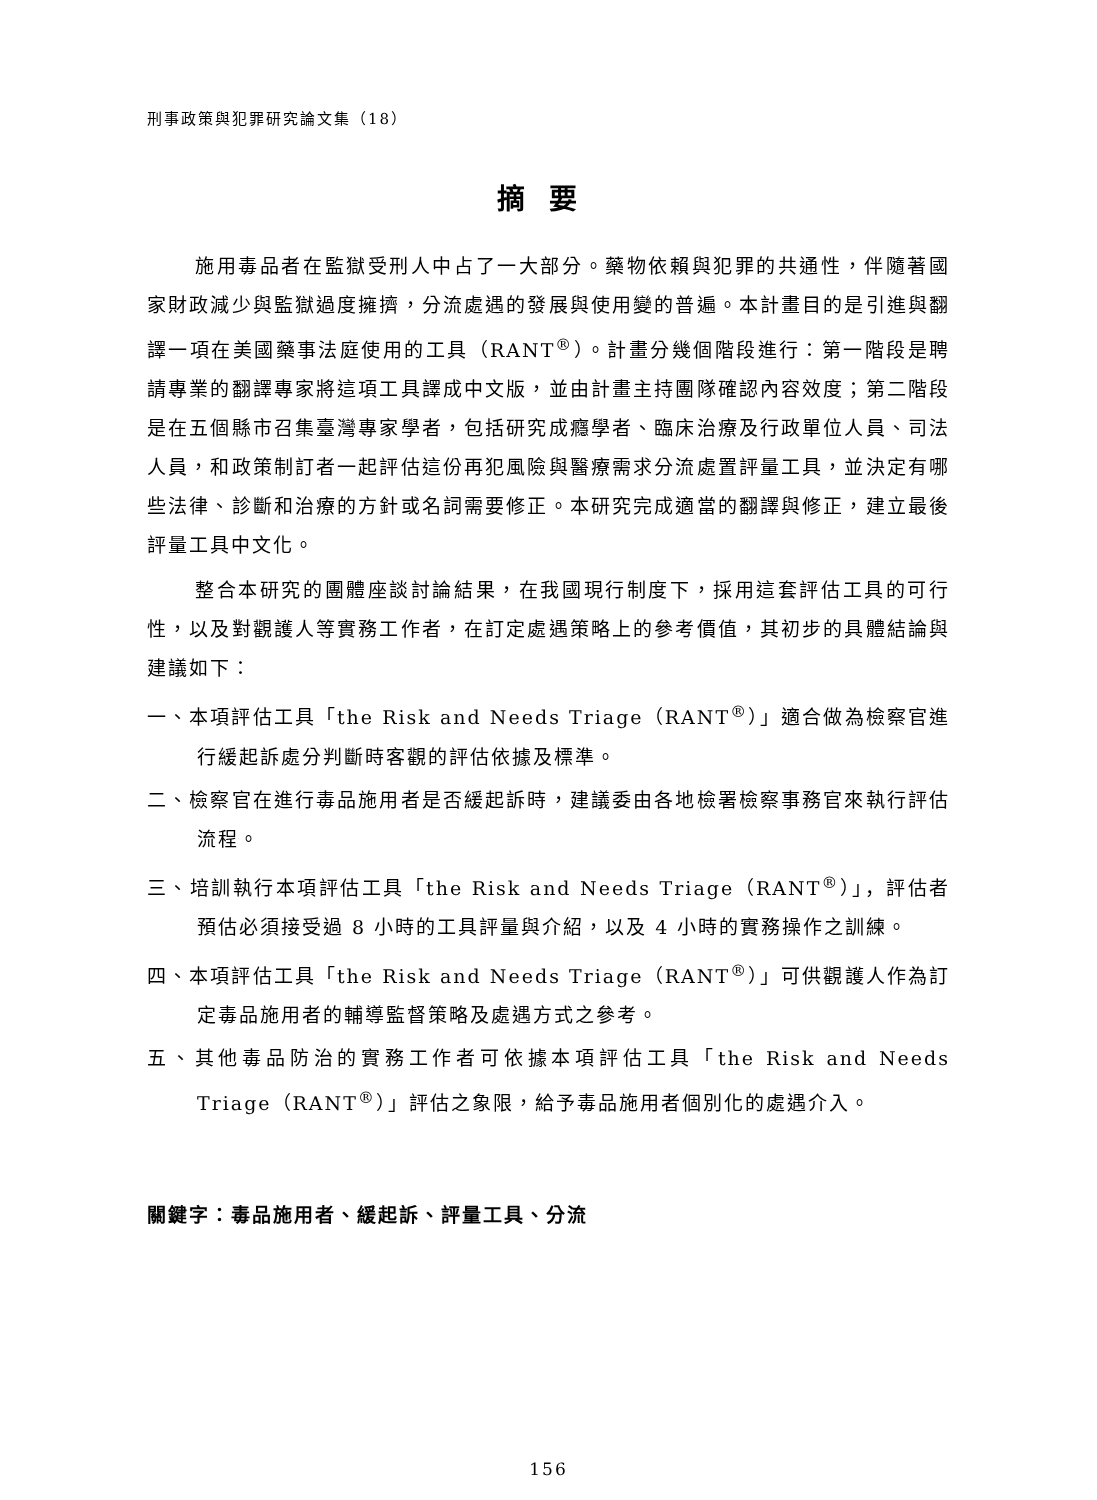刑事政策與犯罪研究論文集（18）
摘要
施用毒品者在監獄受刑人中占了一大部分。藥物依賴與犯罪的共通性，伴隨著國家財政減少與監獄過度擁擠，分流處遇的發展與使用變的普遍。本計畫目的是引進與翻譯一項在美國藥事法庭使用的工具（RANT<sup>®</sup>）。計畫分幾個階段進行：第一階段是聘請專業的翻譯專家將這項工具譯成中文版，並由計畫主持團隊確認內容效度；第二階段是在五個縣市召集臺灣專家學者，包括研究成癮學者、臨床治療及行政單位人員、司法人員，和政策制訂者一起評估這份再犯風險與醫療需求分流處置評量工具，並決定有哪些法律、診斷和治療的方針或名詞需要修正。本研究完成適當的翻譯與修正，建立最後評量工具中文化。
整合本研究的團體座談討論結果，在我國現行制度下，採用這套評估工具的可行性，以及對觀護人等實務工作者，在訂定處遇策略上的參考價值，其初步的具體結論與建議如下：
一、本項評估工具「the Risk and Needs Triage（RANT<sup>®</sup>）」適合做為檢察官進行緩起訴處分判斷時客觀的評估依據及標準。
二、檢察官在進行毒品施用者是否緩起訴時，建議委由各地檢署檢察事務官來執行評估流程。
三、培訓執行本項評估工具「the Risk and Needs Triage（RANT<sup>®</sup>）」，評估者預估必須接受過 8 小時的工具評量與介紹，以及 4 小時的實務操作之訓練。
四、本項評估工具「the Risk and Needs Triage（RANT<sup>®</sup>）」可供觀護人作為訂定毒品施用者的輔導監督策略及處遇方式之參考。
五、其他毒品防治的實務工作者可依據本項評估工具「the Risk and Needs Triage（RANT<sup>®</sup>）」評估之象限，給予毒品施用者個別化的處遇介入。
關鍵字：毒品施用者、緩起訴、評量工具、分流
156